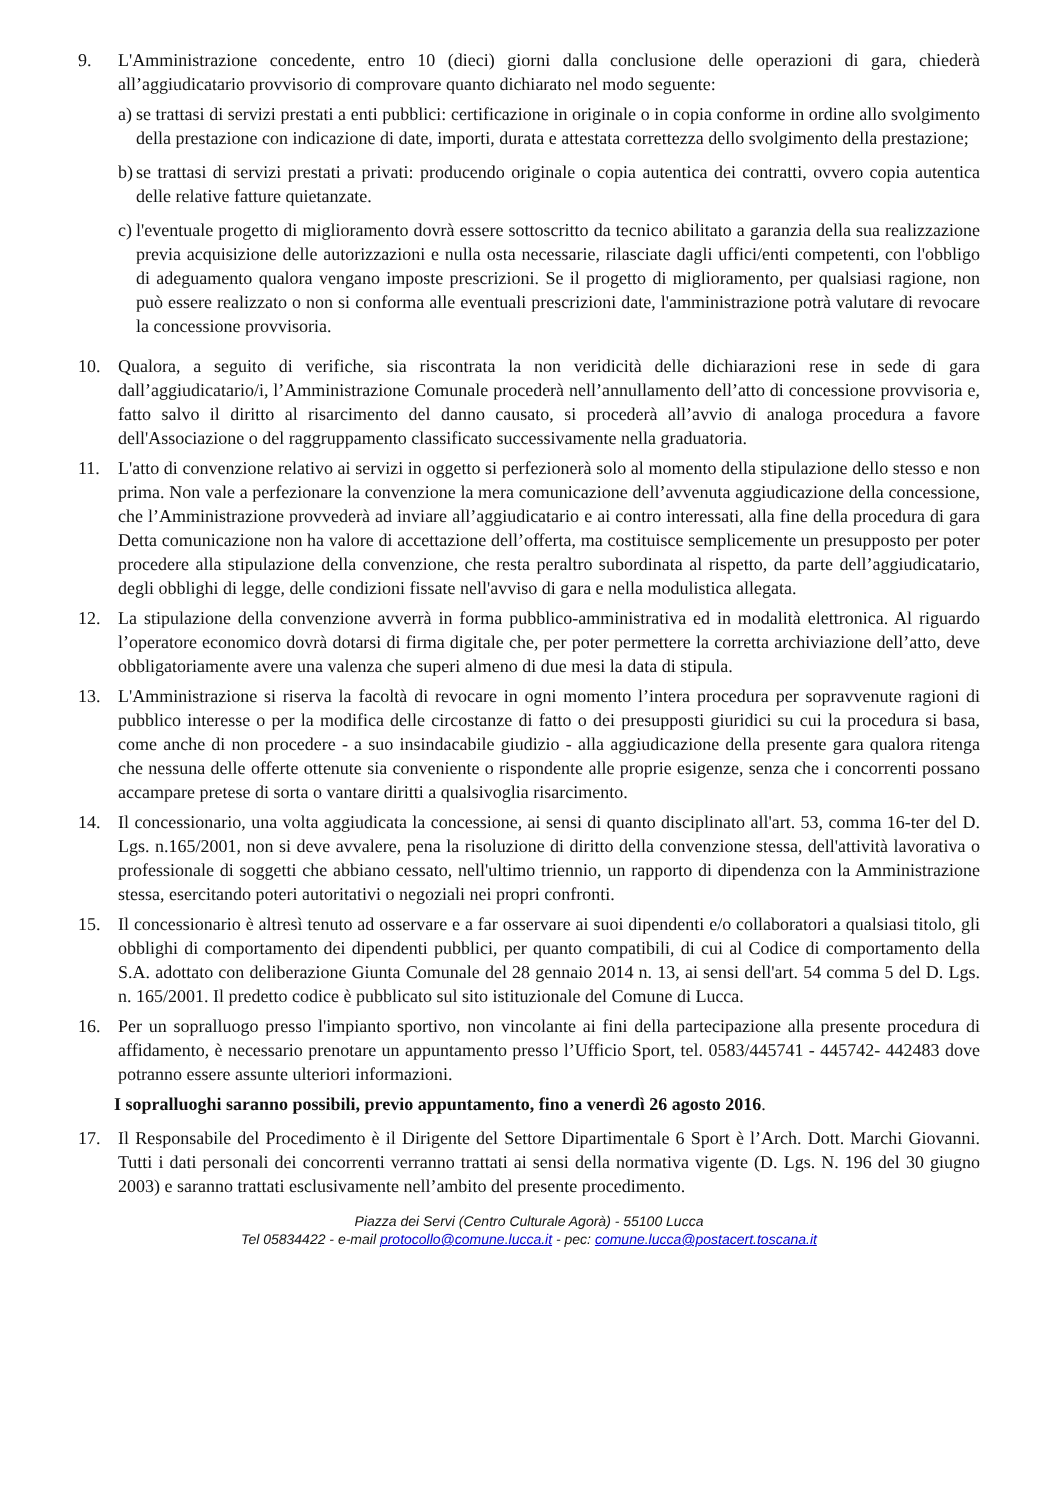9. L'Amministrazione concedente, entro 10 (dieci) giorni dalla conclusione delle operazioni di gara, chiederà all’aggiudicatario provvisorio di comprovare quanto dichiarato nel modo seguente:
a)
se trattasi di servizi prestati a enti pubblici: certificazione in originale o in copia conforme in ordine allo svolgimento della prestazione con indicazione di date, importi, durata e attestata correttezza dello svolgimento della prestazione;
b)
se trattasi di servizi prestati a privati: producendo originale o copia autentica dei contratti, ovvero copia autentica delle relative fatture quietanzate.
c)
l'eventuale progetto di miglioramento dovrà essere sottoscritto da tecnico abilitato a garanzia della sua realizzazione previa acquisizione delle autorizzazioni e nulla osta necessarie, rilasciate dagli uffici/enti competenti, con l'obbligo di adeguamento qualora vengano imposte prescrizioni. Se il progetto di miglioramento, per qualsiasi ragione, non può essere realizzato o non si conforma alle eventuali prescrizioni date, l'amministrazione potrà valutare di revocare la concessione provvisoria.
10. Qualora, a seguito di verifiche, sia riscontrata la non veridicità delle dichiarazioni rese in sede di gara dall’aggiudicatario/i, l’Amministrazione Comunale procederà nell’annullamento dell’atto di concessione provvisoria e, fatto salvo il diritto al risarcimento del danno causato, si procederà all’avvio di analoga procedura a favore dell'Associazione o del raggruppamento classificato successivamente nella graduatoria.
11. L'atto di convenzione relativo ai servizi in oggetto si perfezionerà solo al momento della stipulazione dello stesso e non prima. Non vale a perfezionare la convenzione la mera comunicazione dell’avvenuta aggiudicazione della concessione, che l’Amministrazione provvederà ad inviare all’aggiudicatario e ai contro interessati, alla fine della procedura di gara Detta comunicazione non ha valore di accettazione dell’offerta, ma costituisce semplicemente un presupposto per poter procedere alla stipulazione della convenzione, che resta peraltro subordinata al rispetto, da parte dell’aggiudicatario, degli obblighi di legge, delle condizioni fissate nell'avviso di gara e nella modulistica allegata.
12. La stipulazione della convenzione avverrà in forma pubblico-amministrativa ed in modalità elettronica. Al riguardo l’operatore economico dovrà dotarsi di firma digitale che, per poter permettere la corretta archiviazione dell’atto, deve obbligatoriamente avere una valenza che superi almeno di due mesi la data di stipula.
13. L'Amministrazione si riserva la facoltà di revocare in ogni momento l’intera procedura per sopravvenute ragioni di pubblico interesse o per la modifica delle circostanze di fatto o dei presupposti giuridici su cui la procedura si basa, come anche di non procedere - a suo insindacabile giudizio - alla aggiudicazione della presente gara qualora ritenga che nessuna delle offerte ottenute sia conveniente o rispondente alle proprie esigenze, senza che i concorrenti possano accampare pretese di sorta o vantare diritti a qualsivoglia risarcimento.
14. Il concessionario, una volta aggiudicata la concessione, ai sensi di quanto disciplinato all'art. 53, comma 16-ter del D. Lgs. n.165/2001, non si deve avvalere, pena la risoluzione di diritto della convenzione stessa, dell'attività lavorativa o professionale di soggetti che abbiano cessato, nell'ultimo triennio, un rapporto di dipendenza con la Amministrazione stessa, esercitando poteri autoritativi o negoziali nei propri confronti.
15. Il concessionario è altresì tenuto ad osservare e a far osservare ai suoi dipendenti e/o collaboratori a qualsiasi titolo, gli obblighi di comportamento dei dipendenti pubblici, per quanto compatibili, di cui al Codice di comportamento della S.A. adottato con deliberazione Giunta Comunale del 28 gennaio 2014 n. 13, ai sensi dell'art. 54 comma 5 del D. Lgs. n. 165/2001. Il predetto codice è pubblicato sul sito istituzionale del Comune di Lucca.
16. Per un sopralluogo presso l'impianto sportivo, non vincolante ai fini della partecipazione alla presente procedura di affidamento, è necessario prenotare un appuntamento presso l’Ufficio Sport, tel. 0583/445741 - 445742- 442483 dove potranno essere assunte ulteriori informazioni.
I sopralluoghi saranno possibili, previo appuntamento, fino a venerdì 26 agosto 2016.
17. Il Responsabile del Procedimento è il Dirigente del Settore Dipartimentale 6 Sport è l’Arch. Dott. Marchi Giovanni. Tutti i dati personali dei concorrenti verranno trattati ai sensi della normativa vigente (D. Lgs. N. 196 del 30 giugno 2003) e saranno trattati esclusivamente nell’ambito del presente procedimento.
Piazza dei Servi (Centro Culturale Agorà) - 55100 Lucca
Tel 05834422 - e-mail protocollo@comune.lucca.it - pec: comune.lucca@postacert.toscana.it